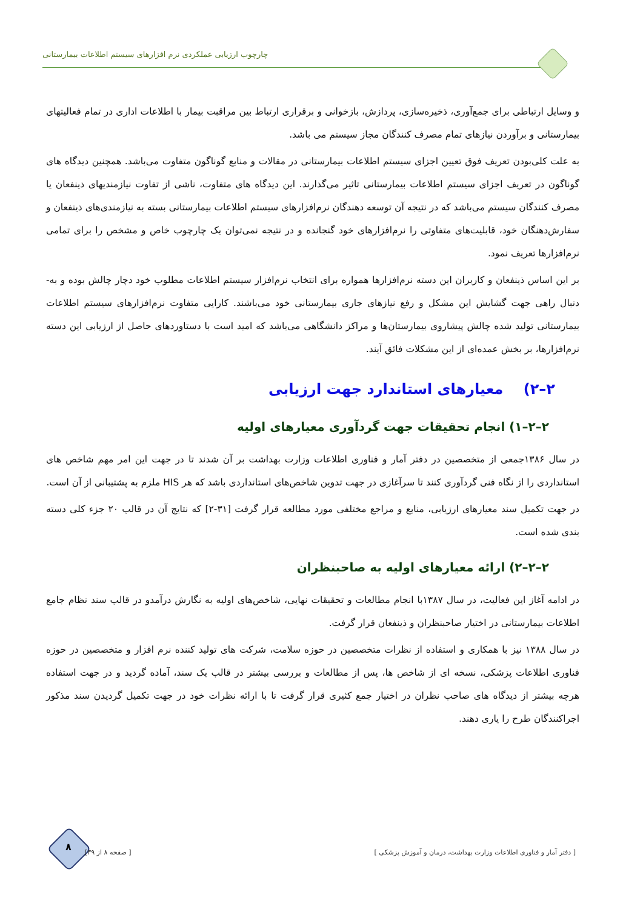چارچوب ارزیابی عملکردی نرم افزارهای سیستم اطلاعات بیمارستانی
و وسایل ارتباطی برای جمع‌آوری، ذخیره‌سازی، پردازش، بازخوانی و برقراری ارتباط بین مراقبت بیمار با اطلاعات اداری در تمام فعالیتهای بیمارستانی و برآوردن نیازهای تمام مصرف کنندگان مجاز سیستم می باشد.
به علت کلی‌بودن تعریف فوق تعیین اجزای سیستم اطلاعات بیمارستانی در مقالات و منابع گوناگون متفاوت می‌باشد. همچنین دیدگاه های گوناگون در تعریف اجزای سیستم اطلاعات بیمارستانی تاثیر می‌گذارند. این دیدگاه های متفاوت، ناشی از تفاوت نیازمندیهای ذینفعان یا مصرف کنندگان سیستم می‌باشد که در نتیجه آن توسعه دهندگان نرم‌افزارهای سیستم اطلاعات بیمارستانی بسته به نیازمندی‌های ذینفعان و سفارش‌دهنگان خود، قابلیت‌های متفاوتی را نرم‌افزارهای خود گنجانده و در نتیجه نمی‌توان یک چارچوب خاص و مشخص را برای تمامی نرم‌افزارها تعریف نمود.
بر این اساس ذینفعان و کاربران این دسته نرم‌افزارها همواره برای انتخاب نرم‌افزار سیستم اطلاعات مطلوب خود دچار چالش بوده و به-دنبال راهی جهت گشایش این مشکل و رفع نیازهای جاری بیمارستانی خود می‌باشند. کارایی متفاوت نرم‌افزارهای سیستم اطلاعات بیمارستانی تولید شده چالش پیشاروی بیمارستان‌ها و مراکز دانشگاهی می‌باشد که امید است با دستاوردهای حاصل از ارزیابی این دسته نرم‌افزارها، بر بخش عمده‌ای از این مشکلات فائق آیند.
۲–۲) معیارهای استاندارد جهت ارزیابی
۲–۲–۱) انجام تحقیقات جهت گردآوری معیارهای اولیه
در سال ۱۳۸۶جمعی از متخصصین در دفتر آمار و فناوری اطلاعات وزارت بهداشت بر آن شدند تا در جهت این امر مهم شاخص های استانداردی را از نگاه فنی گردآوری کنند تا سرآغازی در جهت تدوین شاخص‌های استانداردی باشد که هر HIS ملزم به پشتیبانی از آن است.
در جهت تکمیل سند معیارهای ارزیابی، منابع و مراجع مختلفی مورد مطالعه قرار گرفت [۳۱-۲] که نتایج آن در قالب ۲۰ جزء کلی دسته بندی شده است.
۲–۲–۲) ارائه معیارهای اولیه به صاحبنظران
در ادامه آغاز این فعالیت، در سال ۱۳۸۷با انجام مطالعات و تحقیقات نهایی، شاخص‌های اولیه به نگارش درآمدو در قالب سند نظام جامع اطلاعات بیمارستانی در اختیار صاحبنظران و ذینفعان قرار گرفت.
در سال ۱۳۸۸ نیز با همکاری و استفاده از نظرات متخصصین در حوزه سلامت، شرکت های تولید کننده نرم افزار و متخصصین در حوزه فناوری اطلاعات پزشکی، نسخه ای از شاخص ها، پس از مطالعات و بررسی بیشتر در قالب یک سند، آماده گردید و در جهت استفاده هرچه بیشتر از دیدگاه های صاحب نظران در اختیار جمع کثیری قرار گرفت تا با ارائه نظرات خود در جهت تکمیل گردیدن سند مذکور اجراکنندگان طرح را یاری دهند.
۸
[ دفتر آمار و فناوری اطلاعات وزارت بهداشت، درمان و آموزش پزشکی ] [ صفحه ۸ از ۳۹]